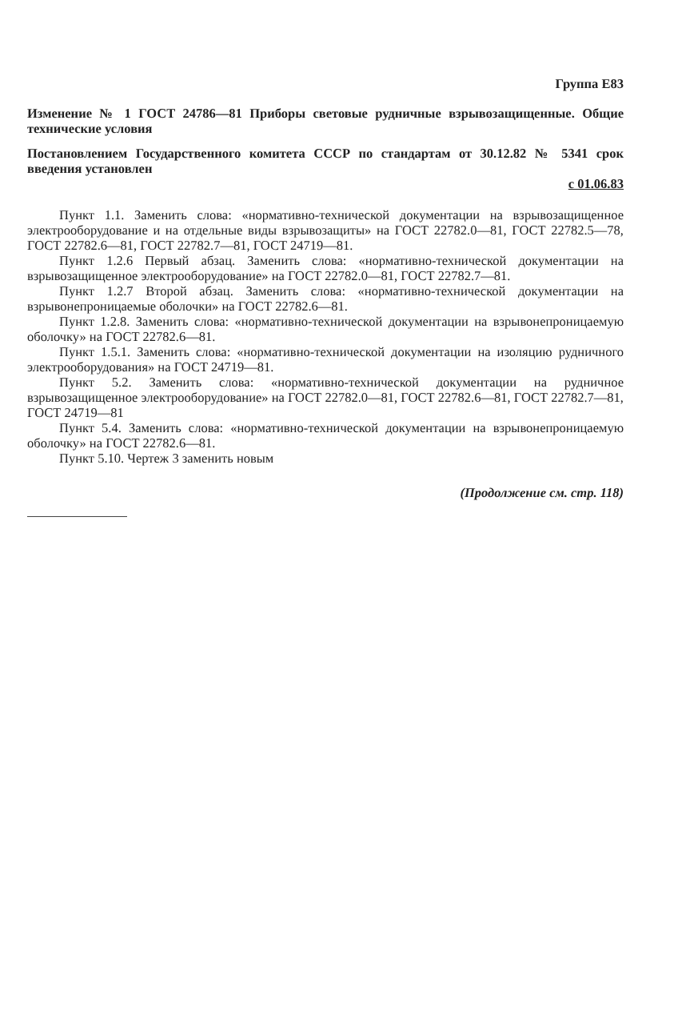Группа Е83
Изменение № 1 ГОСТ 24786—81 Приборы световые рудничные взрывозащищенные. Общие технические условия
Постановлением Государственного комитета СССР по стандартам от 30.12.82 № 5341 срок введения установлен
с 01.06.83
Пункт 1.1. Заменить слова: «нормативно-технической документации на взрывозащищенное электрооборудование и на отдельные виды взрывозащиты» на ГОСТ 22782.0—81, ГОСТ 22782.5—78, ГОСТ 22782.6—81, ГОСТ 22782.7—81, ГОСТ 24719—81.
Пункт 1.2.6 Первый абзац. Заменить слова: «нормативно-технической документации на взрывозащищенное электрооборудование» на ГОСТ 22782.0—81, ГОСТ 22782.7—81.
Пункт 1.2.7 Второй абзац. Заменить слова: «нормативно-технической документации на взрывонепроницаемые оболочки» на ГОСТ 22782.6—81.
Пункт 1.2.8. Заменить слова: «нормативно-технической документации на взрывонепроницаемую оболочку» на ГОСТ 22782.6—81.
Пункт 1.5.1. Заменить слова: «нормативно-технической документации на изоляцию рудничного электрооборудования» на ГОСТ 24719—81.
Пункт 5.2. Заменить слова: «нормативно-технической документации на рудничное взрывозащищенное электрооборудование» на ГОСТ 22782.0—81, ГОСТ 22782.6—81, ГОСТ 22782.7—81, ГОСТ 24719—81
Пункт 5.4. Заменить слова: «нормативно-технической документации на взрывонепроницаемую оболочку» на ГОСТ 22782.6—81.
Пункт 5.10. Чертеж 3 заменить новым
(Продолжение см. стр. 118)